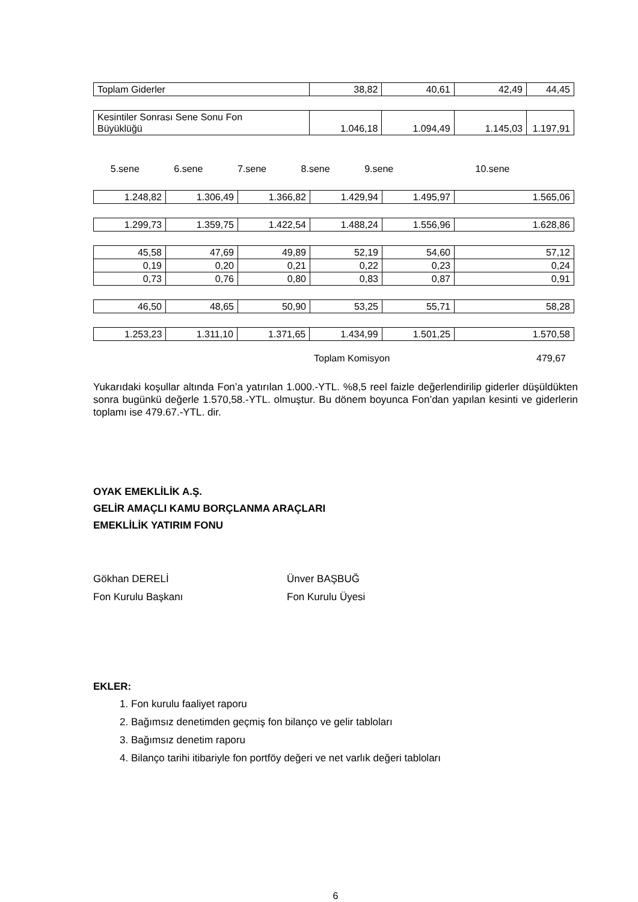| Toplam Giderler | 38,82 | 40,61 | 42,49 | 44,45 |
| Kesintiler Sonrası Sene Sonu Fon Büyüklüğü | 1.046,18 | 1.094,49 | 1.145,03 | 1.197,91 |
| 5.sene | 6.sene | 7.sene | 8.sene | 9.sene | 10.sene |
| 1.248,82 | 1.306,49 | 1.366,82 | 1.429,94 | 1.495,97 | 1.565,06 |
| 1.299,73 | 1.359,75 | 1.422,54 | 1.488,24 | 1.556,96 | 1.628,86 |
| 45,58 | 47,69 | 49,89 | 52,19 | 54,60 | 57,12 |
| 0,19 | 0,20 | 0,21 | 0,22 | 0,23 | 0,24 |
| 0,73 | 0,76 | 0,80 | 0,83 | 0,87 | 0,91 |
| 46,50 | 48,65 | 50,90 | 53,25 | 55,71 | 58,28 |
| 1.253,23 | 1.311,10 | 1.371,65 | 1.434,99 | 1.501,25 | 1.570,58 |
Toplam Komisyon 479,67
Yukarıdaki koşullar altında Fon’a yatırılan 1.000.-YTL. %8,5 reel faizle değerlendirilip giderler düşüldükten sonra bugünkü değerle 1.570,58.-YTL. olmuştur. Bu dönem boyunca Fon’dan yapılan kesinti ve giderlerin toplamı ise 479.67.-YTL. dir.
OYAK EMEKLİLİK A.Ş.
GELİR AMAÇLI KAMU BORÇLANMA ARAÇLARI
EMEKLİLİK YATIRIM FONU
Gökhan DERELİ
Fon Kurulu Başkanı
Ünver BAŞBUĞ
Fon Kurulu Üyesi
EKLER:
1. Fon kurulu faaliyet raporu
2. Bağımsız denetimden geçmiş fon bilanço ve gelir tabloları
3. Bağımsız denetim raporu
4. Bilanço tarihi itibariyle fon portföy değeri ve net varlık değeri tabloları
6